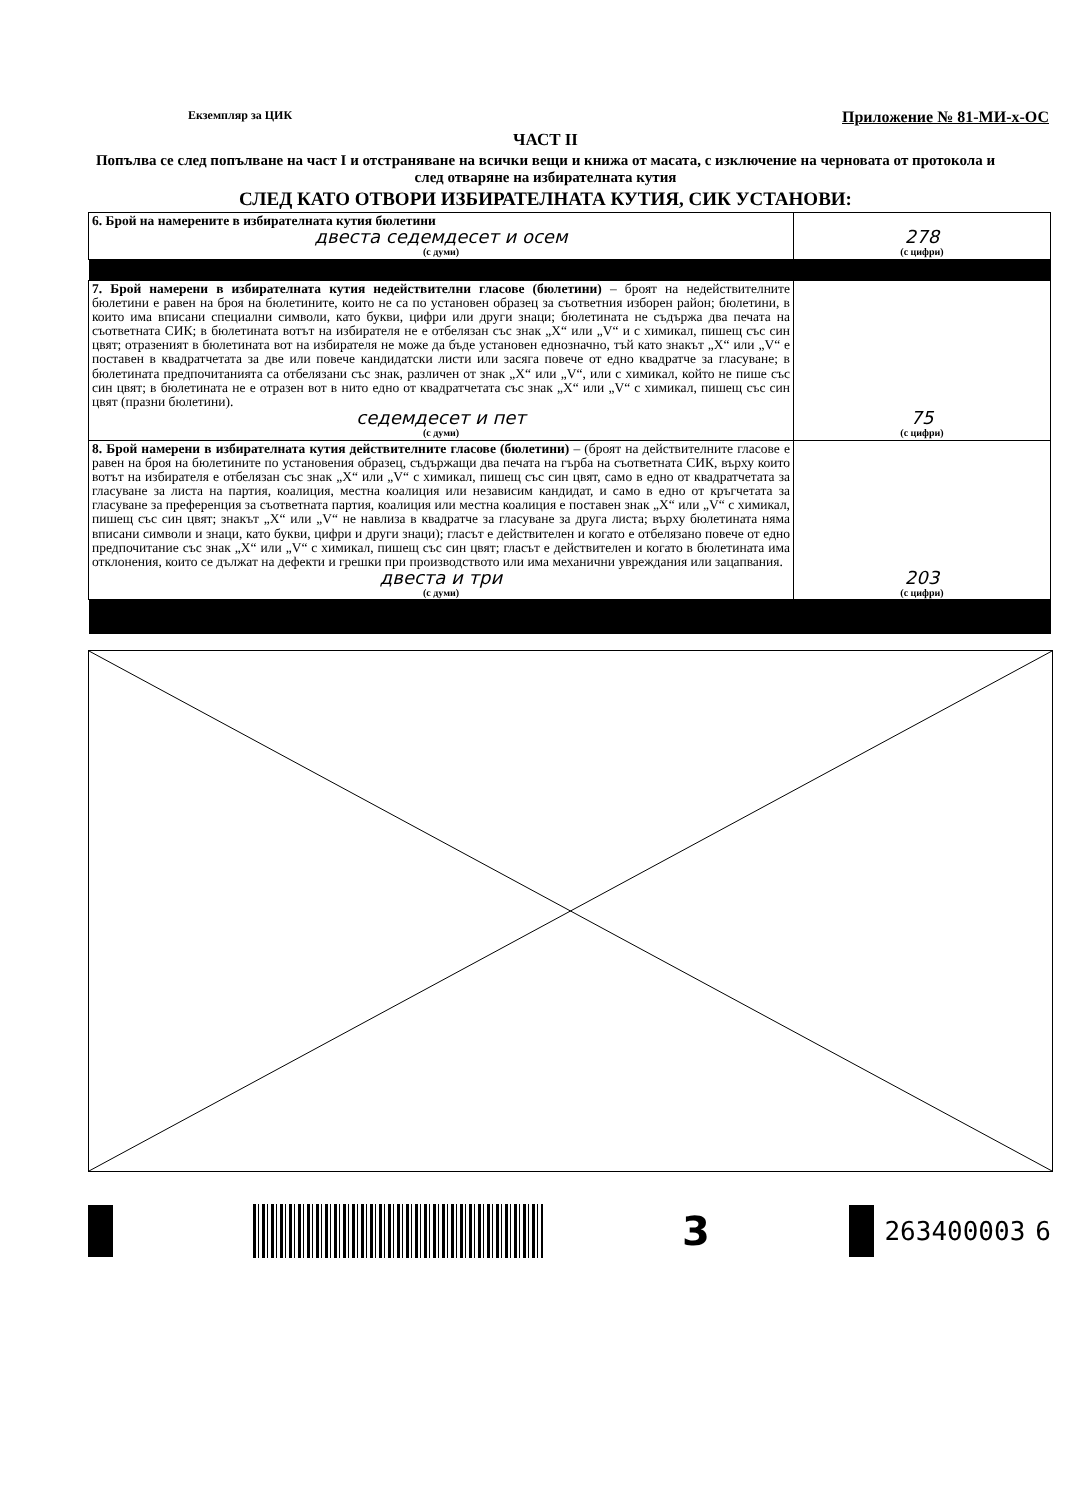Екземпляр за ЦИК Приложение № 81-МИ-х-ОС
ЧАСТ II
Попълва се след попълване на част I и отстраняване на всички вещи и книжа от масата, с изключение на черновата от протокола и след отваряне на избирателната кутия
СЛЕД КАТО ОТВОРИ ИЗБИРАТЕЛНАТА КУТИЯ, СИК УСТАНОВИ:
| 6. Брой на намерените в избирателната кутия бюлетини двеста седемдесет и осем (с думи) | 278 (с цифри) |
| 7. Брой намерени в избирателната кутия недействителни гласове (бюлетини) – броят на недействителните бюлетини е равен на броя на бюлетините, които не са по установен образец за съответния изборен район; бюлетини, в които има вписани специални символи, като букви, цифри или други знаци; бюлетината не съдържа два печата на съответната СИК; в бюлетината вотът на избирателя не е отбелязан със знак „X“ или „V“ и с химикал, пишещ със син цвят; отразеният в бюлетината вот на избирателя не може да бъде установен еднозначно, тъй като знакът „X“ или „V“ е поставен в квадратчетата за две или повече кандидатски листи или засяга повече от едно квадратче за гласуване; в бюлетината предпочитанията са отбелязани със знак, различен от знак „X“ или „V“, или с химикал, който не пише със син цвят; в бюлетината не е отразен вот в нито едно от квадратчетата със знак „X“ или „V“ с химикал, пишещ със син цвят (празни бюлетини). седемдесет и пет (с думи) | 75 (с цифри) |
| 8. Брой намерени в избирателната кутия действителните гласове (бюлетини) – (броят на действителните гласове е равен на броя на бюлетините по установения образец, съдържащи два печата на гърба на съответната СИК, върху които вотът на избирателя е отбелязан със знак „X“ или „V“ с химикал, пишещ със син цвят, само в едно от квадратчетата за гласуване за листа на партия, коалиция, местна коалиция или независим кандидат, и само в едно от кръгчетата за гласуване за преференция за съответната партия, коалиция или местна коалиция е поставен знак „X“ или „V“ с химикал, пишещ със син цвят; знакът „X“ или „V“ не навлиза в квадратче за гласуване за друга листа; върху бюлетината няма вписани символи и знаци, като букви, цифри и други знаци); гласът е действителен и когато е отбелязано повече от едно предпочитание със знак „X“ или „V“ с химикал, пишещ със син цвят; гласът е действителен и когато в бюлетината има отклонения, които се дължат на дефекти и грешки при производството или има механични увреждания или зацапвания. двеста и три (с думи) | 203 (с цифри) |
3 263400003 6